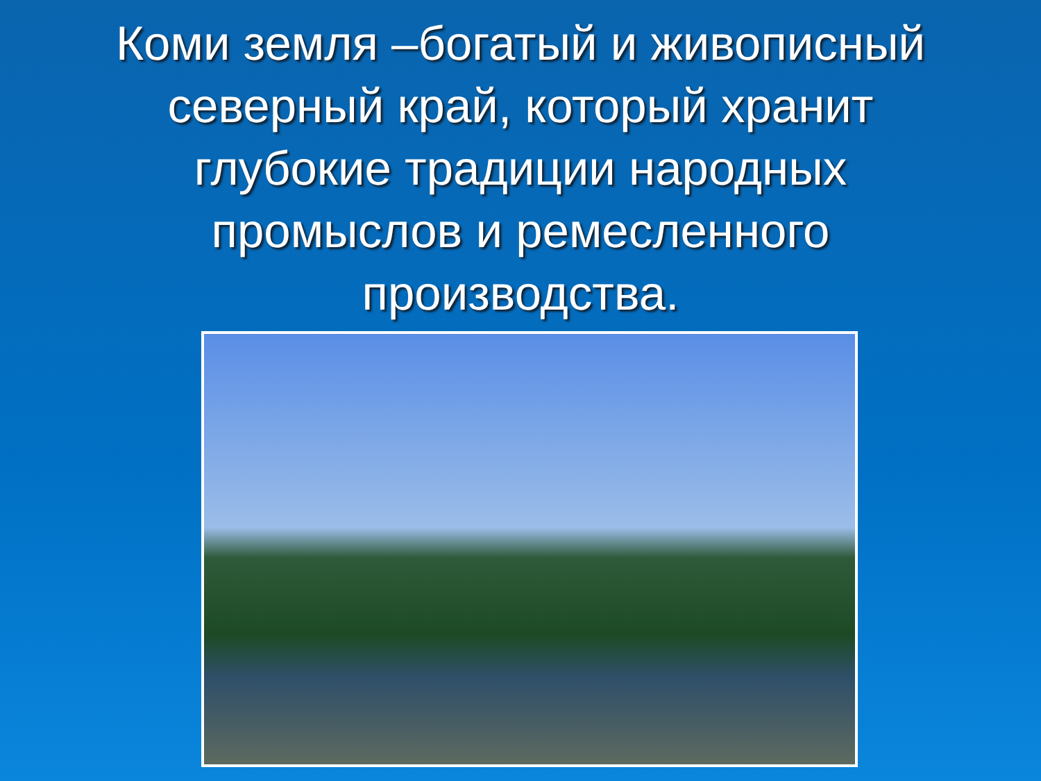Коми земля –богатый и живописный северный край, который хранит глубокие традиции народных промыслов и ремесленного производства.